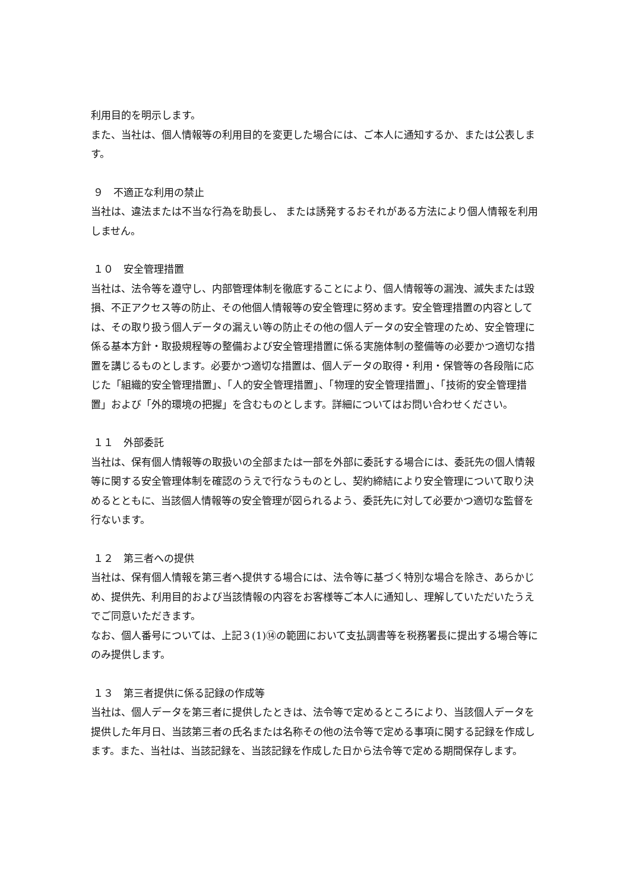利用目的を明示します。
また、当社は、個人情報等の利用目的を変更した場合には、ご本人に通知するか、または公表します。
９　不適正な利用の禁止
当社は、違法または不当な行為を助長し、 または誘発するおそれがある方法により個人情報を利用しません。
１０　安全管理措置
当社は、法令等を遵守し、内部管理体制を徹底することにより、個人情報等の漏洩、滅失または毀損、不正アクセス等の防止、その他個人情報等の安全管理に努めます。安全管理措置の内容としては、その取り扱う個人データの漏えい等の防止その他の個人データの安全管理のため、安全管理に係る基本方針・取扱規程等の整備および安全管理措置に係る実施体制の整備等の必要かつ適切な措置を講じるものとします。必要かつ適切な措置は、個人データの取得・利用・保管等の各段階に応じた「組織的安全管理措置」、「人的安全管理措置」、「物理的安全管理措置」、「技術的安全管理措置」および「外的環境の把握」を含むものとします。詳細についてはお問い合わせください。
１１　外部委託
当社は、保有個人情報等の取扱いの全部または一部を外部に委託する場合には、委託先の個人情報等に関する安全管理体制を確認のうえで行なうものとし、契約締結により安全管理について取り決めるとともに、当該個人情報等の安全管理が図られるよう、委託先に対して必要かつ適切な監督を行ないます。
１２　第三者への提供
当社は、保有個人情報を第三者へ提供する場合には、法令等に基づく特別な場合を除き、あらかじめ、提供先、利用目的および当該情報の内容をお客様等ご本人に通知し、理解していただいたうえでご同意いただきます。
なお、個人番号については、上記３(1)⑭の範囲において支払調書等を税務署長に提出する場合等にのみ提供します。
１３　第三者提供に係る記録の作成等
当社は、個人データを第三者に提供したときは、法令等で定めるところにより、当該個人データを提供した年月日、当該第三者の氏名または名称その他の法令等で定める事項に関する記録を作成します。また、当社は、当該記録を、当該記録を作成した日から法令等で定める期間保存します。